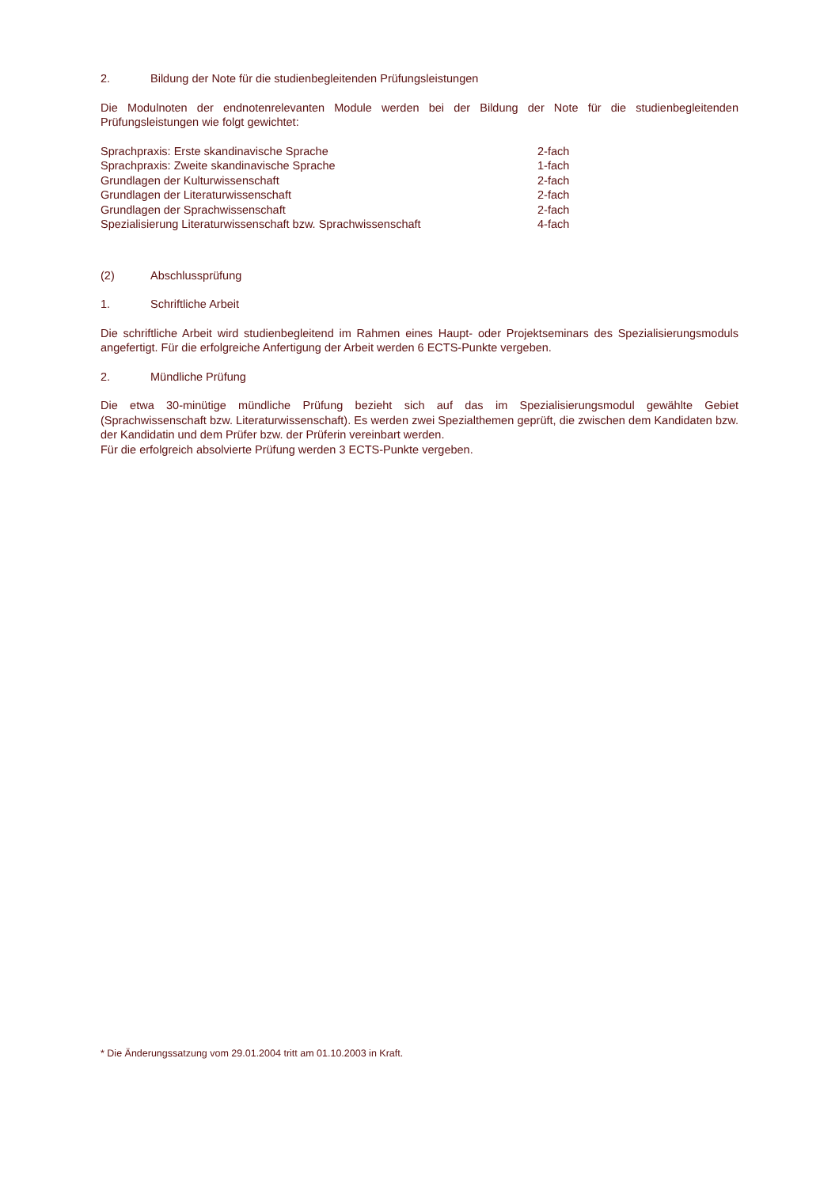2. Bildung der Note für die studienbegleitenden Prüfungsleistungen
Die Modulnoten der endnotenrelevanten Module werden bei der Bildung der Note für die studienbegleitenden Prüfungsleistungen wie folgt gewichtet:
| Sprachpraxis: Erste skandinavische Sprache | 2-fach |
| Sprachpraxis: Zweite skandinavische Sprache | 1-fach |
| Grundlagen der Kulturwissenschaft | 2-fach |
| Grundlagen der Literaturwissenschaft | 2-fach |
| Grundlagen der Sprachwissenschaft | 2-fach |
| Spezialisierung Literaturwissenschaft bzw. Sprachwissenschaft | 4-fach |
(2) Abschlussprüfung
1. Schriftliche Arbeit
Die schriftliche Arbeit wird studienbegleitend im Rahmen eines Haupt- oder Projektseminars des Spezialisierungsmoduls angefertigt. Für die erfolgreiche Anfertigung der Arbeit werden 6 ECTS-Punkte vergeben.
2. Mündliche Prüfung
Die etwa 30-minütige mündliche Prüfung bezieht sich auf das im Spezialisierungsmodul gewählte Gebiet (Sprachwissenschaft bzw. Literaturwissenschaft). Es werden zwei Spezialthemen geprüft, die zwischen dem Kandidaten bzw. der Kandidatin und dem Prüfer bzw. der Prüferin vereinbart werden.
Für die erfolgreich absolvierte Prüfung werden 3 ECTS-Punkte vergeben.
* Die Änderungssatzung vom 29.01.2004 tritt am 01.10.2003 in Kraft.